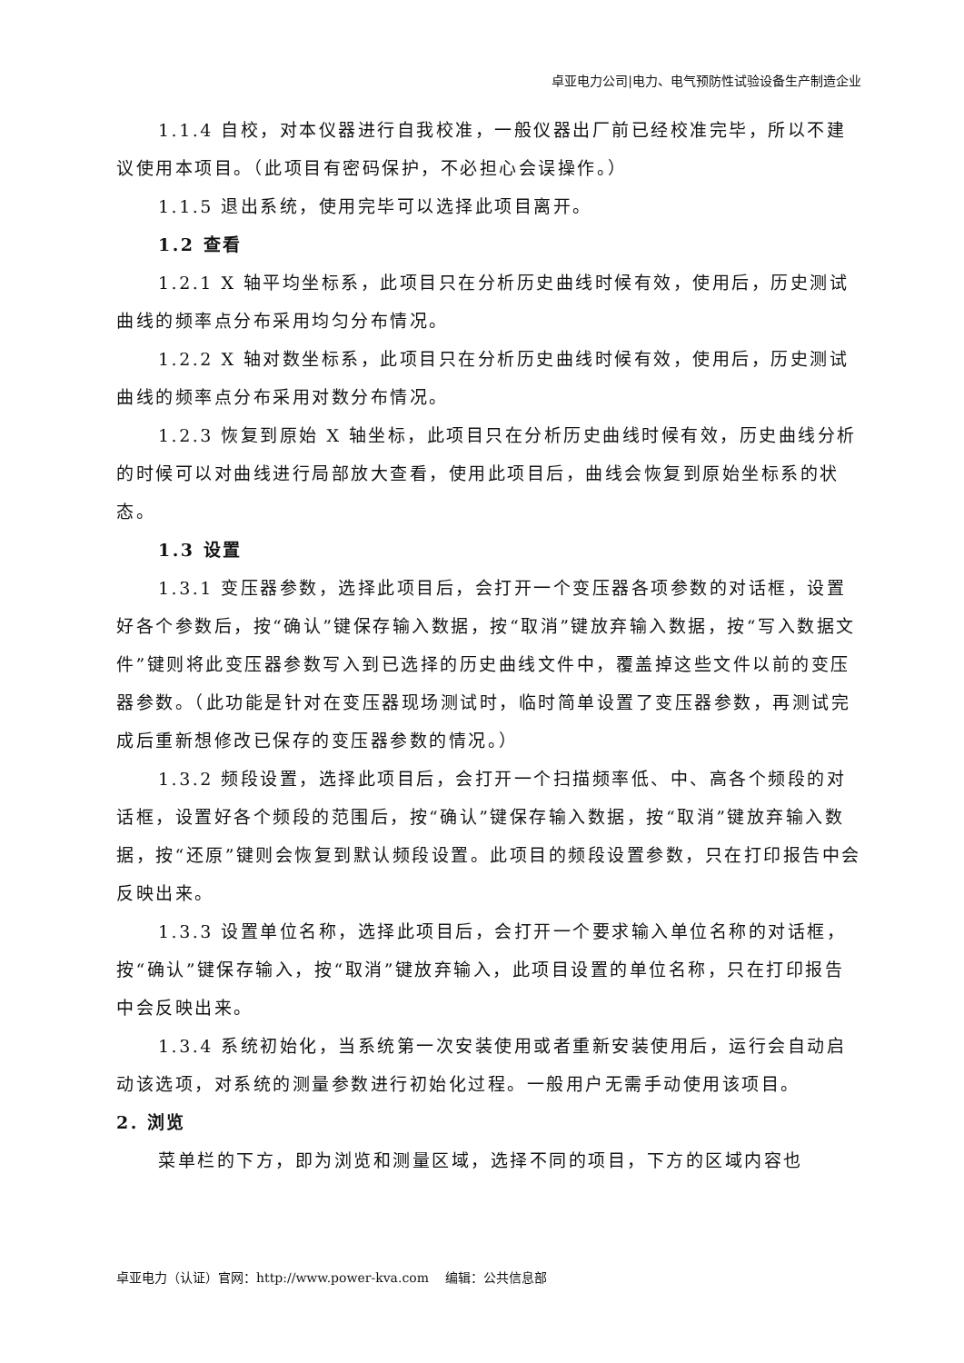卓亚电力公司|电力、电气预防性试验设备生产制造企业
1.1.4 自校，对本仪器进行自我校准，一般仪器出厂前已经校准完毕，所以不建议使用本项目。（此项目有密码保护，不必担心会误操作。）
1.1.5 退出系统，使用完毕可以选择此项目离开。
1.2 查看
1.2.1 X 轴平均坐标系，此项目只在分析历史曲线时候有效，使用后，历史测试曲线的频率点分布采用均匀分布情况。
1.2.2 X 轴对数坐标系，此项目只在分析历史曲线时候有效，使用后，历史测试曲线的频率点分布采用对数分布情况。
1.2.3 恢复到原始 X 轴坐标，此项目只在分析历史曲线时候有效，历史曲线分析的时候可以对曲线进行局部放大查看，使用此项目后，曲线会恢复到原始坐标系的状态。
1.3 设置
1.3.1 变压器参数，选择此项目后，会打开一个变压器各项参数的对话框，设置好各个参数后，按“确认”键保存输入数据，按“取消”键放弃输入数据，按“写入数据文件”键则将此变压器参数写入到已选择的历史曲线文件中，覆盖掉这些文件以前的变压器参数。（此功能是针对在变压器现场测试时，临时简单设置了变压器参数，再测试完成后重新想修改已保存的变压器参数的情况。）
1.3.2 频段设置，选择此项目后，会打开一个扫描频率低、中、高各个频段的对话框，设置好各个频段的范围后，按“确认”键保存输入数据，按“取消”键放弃输入数据，按“还原”键则会恢复到默认频段设置。此项目的频段设置参数，只在打印报告中会反映出来。
1.3.3 设置单位名称，选择此项目后，会打开一个要求输入单位名称的对话框，按“确认”键保存输入，按“取消”键放弃输入，此项目设置的单位名称，只在打印报告中会反映出来。
1.3.4 系统初始化，当系统第一次安装使用或者重新安装使用后，运行会自动启动该选项，对系统的测量参数进行初始化过程。一般用户无需手动使用该项目。
2. 浏览
菜单栏的下方，即为浏览和测量区域，选择不同的项目，下方的区域内容也
卓亚电力（认证）官网：http://www.power-kva.com 编辑：公共信息部